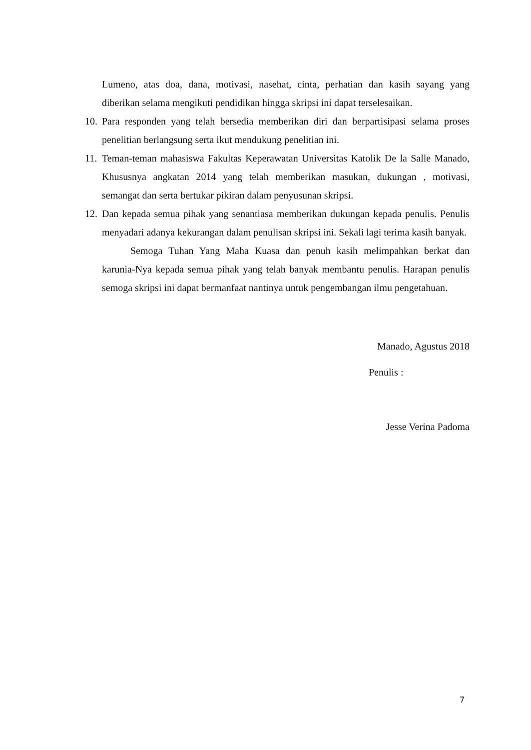Lumeno, atas doa, dana, motivasi, nasehat, cinta, perhatian dan kasih sayang yang diberikan selama mengikuti pendidikan hingga skripsi ini dapat terselesaikan.
10. Para responden yang telah bersedia memberikan diri dan berpartisipasi selama proses penelitian berlangsung serta ikut mendukung penelitian ini.
11. Teman-teman mahasiswa Fakultas Keperawatan Universitas Katolik De la Salle Manado, Khususnya angkatan 2014 yang telah memberikan masukan, dukungan , motivasi, semangat dan serta bertukar pikiran dalam penyusunan skripsi.
12. Dan kepada semua pihak yang senantiasa memberikan dukungan kepada penulis. Penulis menyadari adanya kekurangan dalam penulisan skripsi ini. Sekali lagi terima kasih banyak.
Semoga Tuhan Yang Maha Kuasa dan penuh kasih melimpahkan berkat dan karunia-Nya kepada semua pihak yang telah banyak membantu penulis. Harapan penulis semoga skripsi ini dapat bermanfaat nantinya untuk pengembangan ilmu pengetahuan.
Manado, Agustus 2018
Penulis :
Jesse Verina Padoma
7